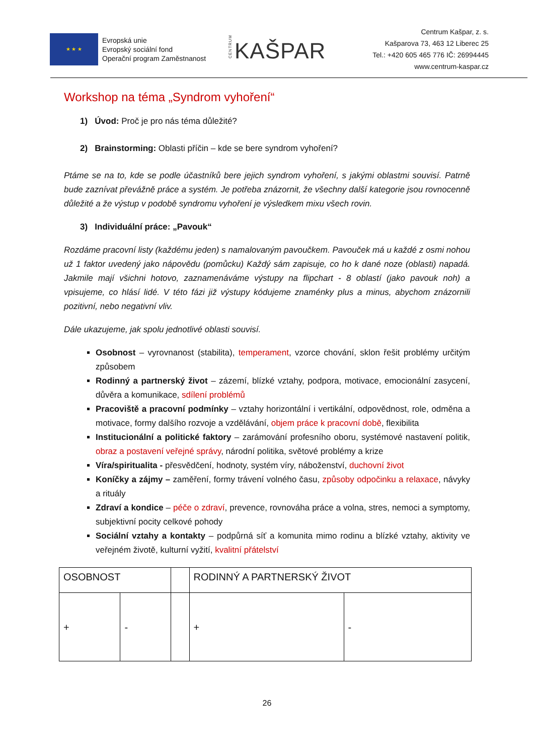★ ★ ★
Evropská unie
Evropský sociální fond
Operační program Zaměstnanost
CENTRUM KAŠPAR
Centrum Kašpar, z. s.
Kašparova 73, 463 12 Liberec 25
Tel.: +420 605 465 776 IČ: 26994445
www.centrum-kaspar.cz
Workshop na téma „Syndrom vyhoření“
1) Úvod: Proč je pro nás téma důležité?
2) Brainstorming: Oblasti příčin – kde se bere syndrom vyhoření?
Ptáme se na to, kde se podle účastníků bere jejich syndrom vyhoření, s jakými oblastmi souvisí. Patrně bude zaznívat převážně práce a systém. Je potřeba znázornit, že všechny další kategorie jsou rovnocenně důležité a že výstup v podobě syndromu vyhoření je výsledkem mixu všech rovin.
3) Individuální práce: „Pavouk“
Rozdáme pracovní listy (každému jeden) s namalovaným pavoučkem. Pavouček má u každé z osmi nohou už 1 faktor uvedený jako nápovědu (pomůcku) Každý sám zapisuje, co ho k dané noze (oblasti) napadá. Jakmile mají všichni hotovo, zaznamenáváme výstupy na flipchart - 8 oblastí (jako pavouk noh) a vpisujeme, co hlásí lidé. V této fázi již výstupy kódujeme znaménky plus a minus, abychom znázornili pozitivní, nebo negativní vliv.
Dále ukazujeme, jak spolu jednotlivé oblasti souvisí.
Osobnost – vyrovnanost (stabilita), temperament, vzorce chování, sklon řešit problémy určitým způsobem
Rodinný a partnerský život – zázemí, blízké vztahy, podpora, motivace, emocionální zasycení, důvěra a komunikace, sdílení problémů
Pracoviště a pracovní podmínky – vztahy horizontální i vertikální, odpovědnost, role, odměna a motivace, formy dalšího rozvoje a vzdělávání, objem práce k pracovní době, flexibilita
Institucionální a politické faktory – zarámování profesního oboru, systémové nastavení politik, obraz a postavení veřejné správy, národní politika, světové problémy a krize
Víra/spiritualita - přesvědčení, hodnoty, systém víry, náboženství, duchovní život
Koníčky a zájmy – zaměření, formy trávení volného času, způsoby odpočinku a relaxace, návyky a rituály
Zdraví a kondice – péče o zdraví, prevence, rovnováha práce a volna, stres, nemoci a symptomy, subjektivní pocity celkové pohody
Sociální vztahy a kontakty – podpůrná síť a komunita mimo rodinu a blízké vztahy, aktivity ve veřejném životě, kulturní vyžití, kvalitní přátelství
| OSOBNOST | | | RODINNÝ A PARTNERSKÝ ŽIVOT | |
| + | - | | + | - |
26